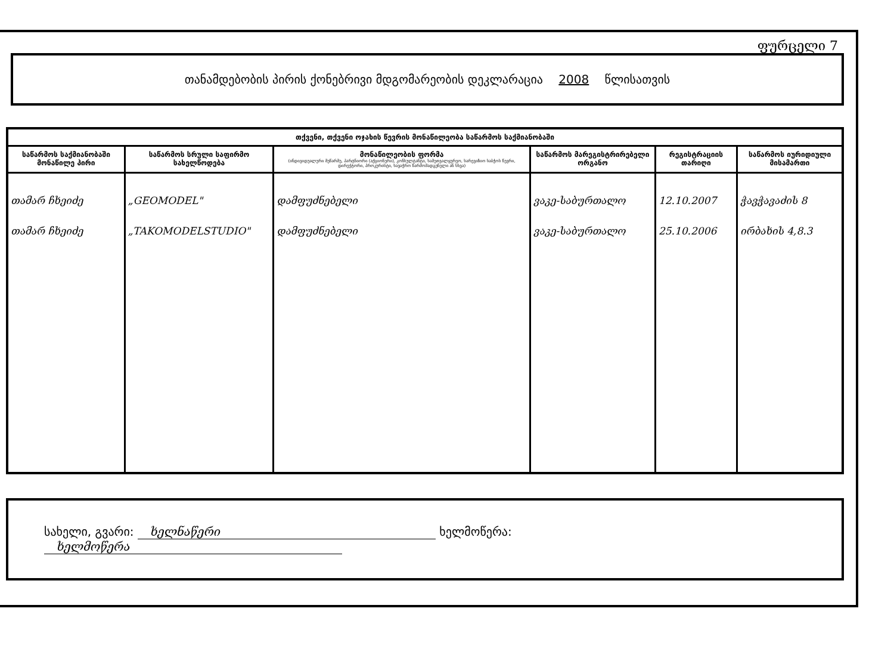ფურცელი 7
თანამდებობის პირის ქონებრივი მდგომარეობის დეკლარაცია 2008 წლისათვის
| თქვენი, თქვენი ოჯახის წევრის მონაწილეობა საწარმოს საქმიანობაში | | | | | |
| --- | --- | --- | --- | --- | --- |
| საწარმოს საქმიანობაში მონაწილე პირი | საწარმოს სრული საფირმო სახელწოდება | მონაწილეობის ფორმა (ინდივიდუალური მეწარმე, პარტნიორი (აქციონერი), კონსულტანტი, სამეთვალყურეო, სარევიზიო საბჭოს წევრი, დირექტორი, პროკურისტი, სავაჭრო წარმომადგენელი ან სხვა) | საწარმოს მარეგისტრირებელი ორგანო | რეგისტრაციის თარიღი | საწარმოს იურიდიული მისამართი |
| თამარ ჩხეიძე თამარ ჩხეიძე | „GEOMODEL" „TAKOMODELSTUDIO" | დამფუძნებელი დამფუძნებელი | ვაკე-საბურთალო ვაკე-საბურთალო | 12.10.2007 25.10.2006 | ჭავჭავაძის 8 ირბახის 4,8.3 |
სახელი, გვარი: ხელნაწერი ხელმოწერა: ხელმოწერა